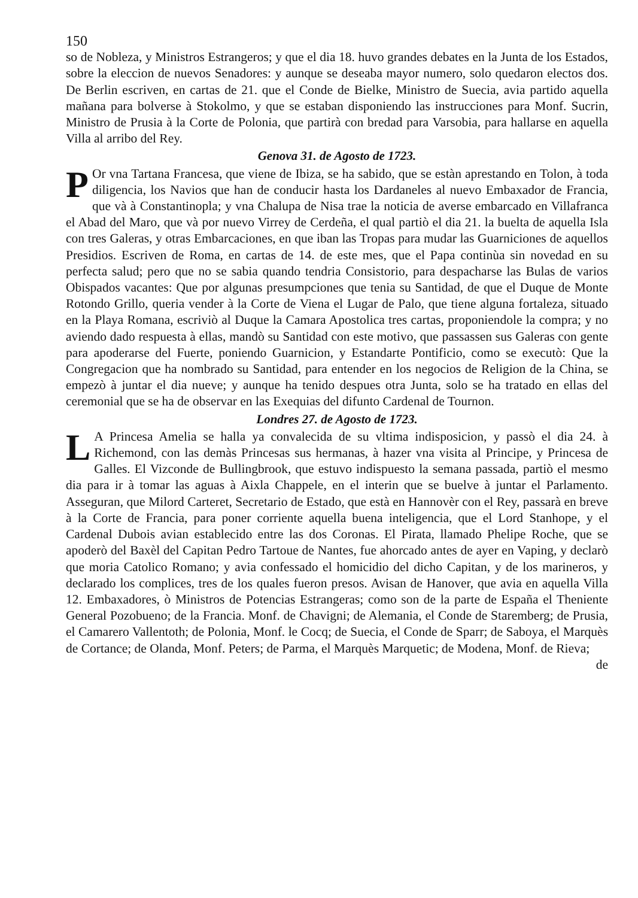150
so de Nobleza, y Ministros Estrangeros; y que el dia 18. huvo grandes debates en la Junta de los Estados, sobre la eleccion de nuevos Senadores: y aunque se deseaba mayor numero, solo quedaron electos dos. De Berlin escriven, en cartas de 21. que el Conde de Bielke, Ministro de Suecia, avia partido aquella mañana para bolverse à Stokolmo, y que se estaban disponiendo las instrucciones para Monf. Sucrin, Ministro de Prusia à la Corte de Polonia, que partirà con bredad para Varsobia, para hallarse en aquella Villa al arribo del Rey.
Genova 31. de Agosto de 1723.
POr vna Tartana Francesa, que viene de Ibiza, se ha sabido, que se estàn aprestando en Tolon, à toda diligencia, los Navios que han de conducir hasta los Dardaneles al nuevo Embaxador de Francia, que và à Constantinopla; y vna Chalupa de Nisa trae la noticia de averse embarcado en Villafranca el Abad del Maro, que và por nuevo Virrey de Cerdeña, el qual partiò el dia 21. la buelta de aquella Isla con tres Galeras, y otras Embarcaciones, en que iban las Tropas para mudar las Guarniciones de aquellos Presidios. Escriven de Roma, en cartas de 14. de este mes, que el Papa continùa sin novedad en su perfecta salud; pero que no se sabia quando tendria Consistorio, para despacharse las Bulas de varios Obispados vacantes: Que por algunas presumpciones que tenia su Santidad, de que el Duque de Monte Rotondo Grillo, queria vender à la Corte de Viena el Lugar de Palo, que tiene alguna fortaleza, situado en la Playa Romana, escriviò al Duque la Camara Apostolica tres cartas, proponiendole la compra; y no aviendo dado respuesta à ellas, mandò su Santidad con este motivo, que passassen sus Galeras con gente para apoderarse del Fuerte, poniendo Guarnicion, y Estandarte Pontificio, como se executò: Que la Congregacion que ha nombrado su Santidad, para entender en los negocios de Religion de la China, se empezò à juntar el dia nueve; y aunque ha tenido despues otra Junta, solo se ha tratado en ellas del ceremonial que se ha de observar en las Exequias del difunto Cardenal de Tournon.
Londres 27. de Agosto de 1723.
LA Princesa Amelia se halla ya convalecida de su vltima indisposicion, y passò el dia 24. à Richemond, con las demàs Princesas sus hermanas, à hazer vna visita al Principe, y Princesa de Galles. El Vizconde de Bullingbrook, que estuvo indispuesto la semana passada, partiò el mesmo dia para ir à tomar las aguas à Aixla Chappele, en el interin que se buelve à juntar el Parlamento. Asseguran, que Milord Carteret, Secretario de Estado, que està en Hannovèr con el Rey, passarà en breve à la Corte de Francia, para poner corriente aquella buena inteligencia, que el Lord Stanhope, y el Cardenal Dubois avian establecido entre las dos Coronas. El Pirata, llamado Phelipe Roche, que se apoderò del Baxèl del Capitan Pedro Tartoue de Nantes, fue ahorcado antes de ayer en Vaping, y declarò que moria Catolico Romano; y avia confessado el homicidio del dicho Capitan, y de los marineros, y declarado los complices, tres de los quales fueron presos. Avisan de Hanover, que avia en aquella Villa 12. Embaxadores, ò Ministros de Potencias Estrangeras; como son de la parte de España el Theniente General Pozobueno; de la Francia. Monf. de Chavigni; de Alemania, el Conde de Staremberg; de Prusia, el Camarero Vallentoth; de Polonia, Monf. le Cocq; de Suecia, el Conde de Sparr; de Saboya, el Marquès de Cortance; de Olanda, Monf. Peters; de Parma, el Marquès Marquetic; de Modena, Monf. de Rieva;
de